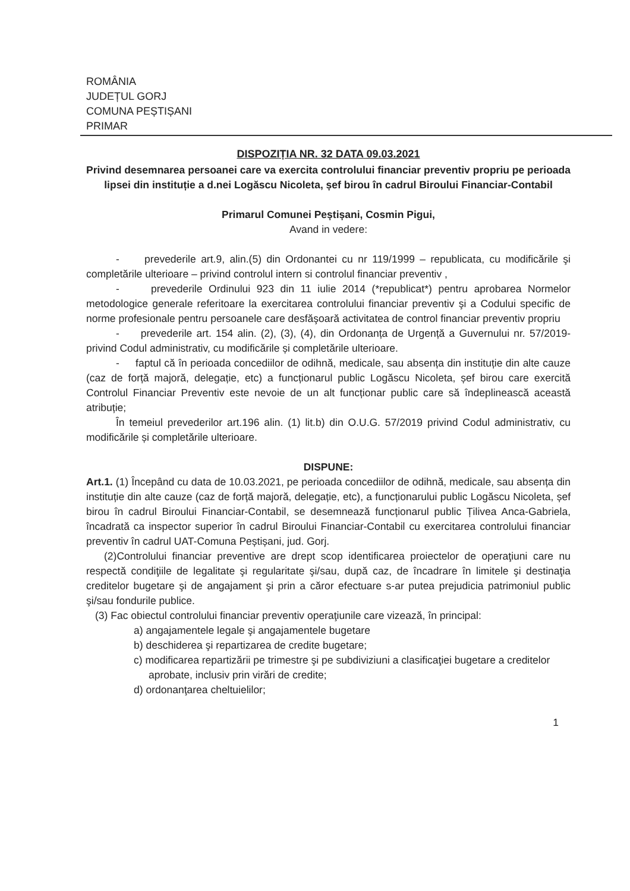ROMÂNIA
JUDEȚUL GORJ
COMUNA PEȘTIȘANI
PRIMAR
DISPOZIȚIA NR. 32 DATA 09.03.2021
Privind desemnarea persoanei care va exercita controlului financiar preventiv propriu pe perioada lipsei din instituție a d.nei Logăscu Nicoleta, șef birou în cadrul Biroului Financiar-Contabil
Primarul Comunei Peștișani, Cosmin Pigui,
Avand in vedere:
- prevederile art.9, alin.(5) din Ordonantei cu nr 119/1999 – republicata, cu modificările şi completările ulterioare – privind controlul intern si controlul financiar preventiv ,
- prevederile Ordinului 923 din 11 iulie 2014 (*republicat*) pentru aprobarea Normelor metodologice generale referitoare la exercitarea controlului financiar preventiv şi a Codului specific de norme profesionale pentru persoanele care desfăşoară activitatea de control financiar preventiv propriu
- prevederile art. 154 alin. (2), (3), (4), din Ordonanța de Urgență a Guvernului nr. 57/2019-privind Codul administrativ, cu modificările și completările ulterioare.
- faptul că în perioada concediilor de odihnă, medicale, sau absența din instituție din alte cauze (caz de forță majoră, delegație, etc) a funcționarul public Logăscu Nicoleta, șef birou care exercită Controlul Financiar Preventiv este nevoie de un alt funcționar public care să îndeplinească această atribuție;
În temeiul prevederilor art.196 alin. (1) lit.b) din O.U.G. 57/2019 privind Codul administrativ, cu modificările și completările ulterioare.
DISPUNE:
Art.1. (1) Începând cu data de 10.03.2021, pe perioada concediilor de odihnă, medicale, sau absența din instituție din alte cauze (caz de forță majoră, delegație, etc), a funcționarului public Logăscu Nicoleta, șef birou în cadrul Biroului Financiar-Contabil, se desemnează funcționarul public Țilivea Anca-Gabriela, încadrată ca inspector superior în cadrul Biroului Financiar-Contabil cu exercitarea controlului financiar preventiv în cadrul UAT-Comuna Peștișani, jud. Gorj.
(2)Controlului financiar preventive are drept scop identificarea proiectelor de operaţiuni care nu respectă condiţiile de legalitate şi regularitate şi/sau, după caz, de încadrare în limitele şi destinaţia creditelor bugetare şi de angajament şi prin a căror efectuare s-ar putea prejudicia patrimoniul public şi/sau fondurile publice.
(3) Fac obiectul controlului financiar preventiv operaţiunile care vizează, în principal:
a) angajamentele legale şi angajamentele bugetare
b) deschiderea şi repartizarea de credite bugetare;
c) modificarea repartizării pe trimestre şi pe subdiviziuni a clasificaţiei bugetare a creditelor aprobate, inclusiv prin virări de credite;
d) ordonanţarea cheltuielilor;
1